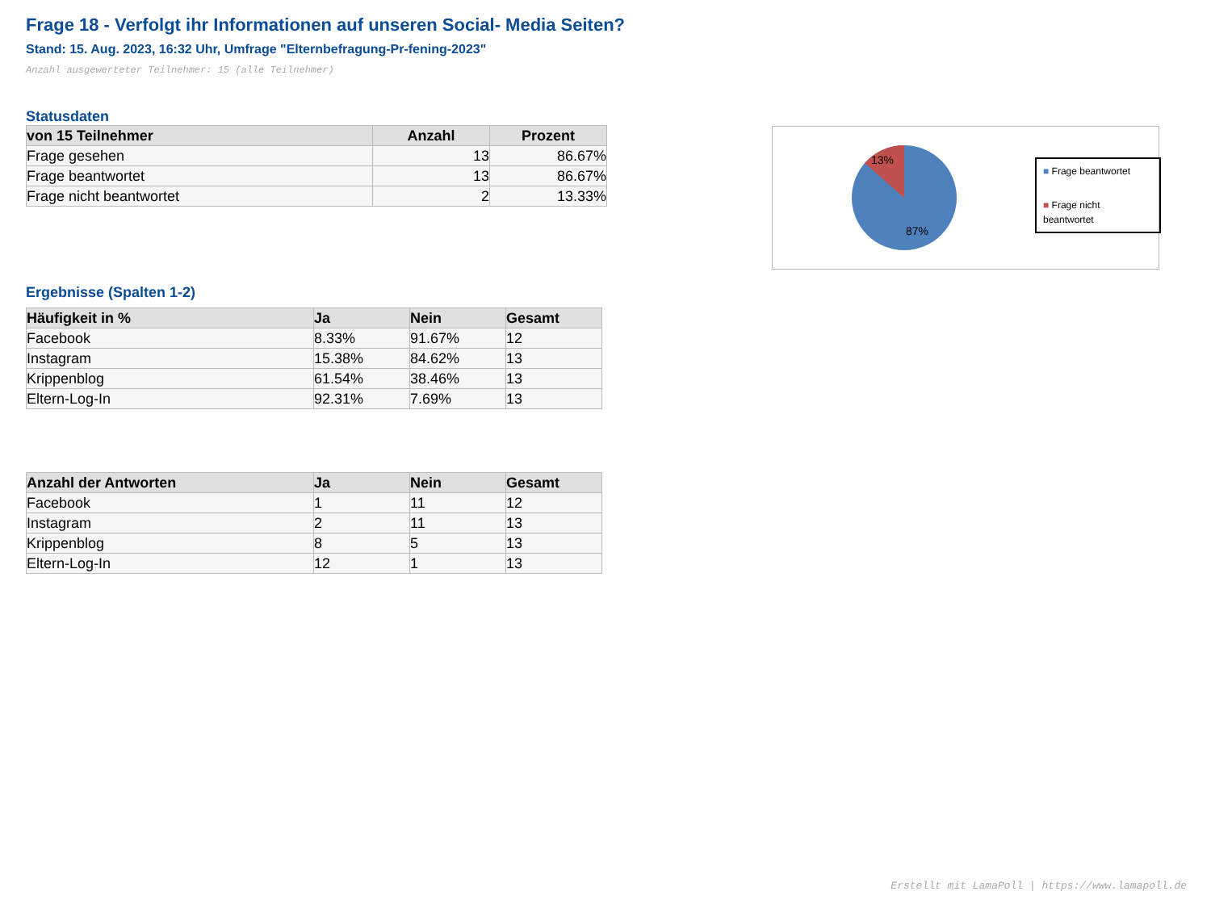Frage 18 - Verfolgt ihr Informationen auf unseren Social- Media Seiten?
Stand: 15. Aug. 2023, 16:32 Uhr, Umfrage "Elternbefragung-Pr-fening-2023"
Anzahl ausgewerteter Teilnehmer: 15 (alle Teilnehmer)
Statusdaten
| von 15 Teilnehmer | Anzahl | Prozent |
| --- | --- | --- |
| Frage gesehen | 13 | 86.67% |
| Frage beantwortet | 13 | 86.67% |
| Frage nicht beantwortet | 2 | 13.33% |
Ergebnisse (Spalten 1-2)
| Häufigkeit in % | Ja | Nein | Gesamt |
| --- | --- | --- | --- |
| Facebook | 8.33% | 91.67% | 12 |
| Instagram | 15.38% | 84.62% | 13 |
| Krippenblog | 61.54% | 38.46% | 13 |
| Eltern-Log-In | 92.31% | 7.69% | 13 |
| Anzahl der Antworten | Ja | Nein | Gesamt |
| --- | --- | --- | --- |
| Facebook | 1 | 11 | 12 |
| Instagram | 2 | 11 | 13 |
| Krippenblog | 8 | 5 | 13 |
| Eltern-Log-In | 12 | 1 | 13 |
13%
87%
■ Frage beantwortet
■ Frage nicht beantwortet
Erstellt mit LamaPoll | https://www.lamapoll.de